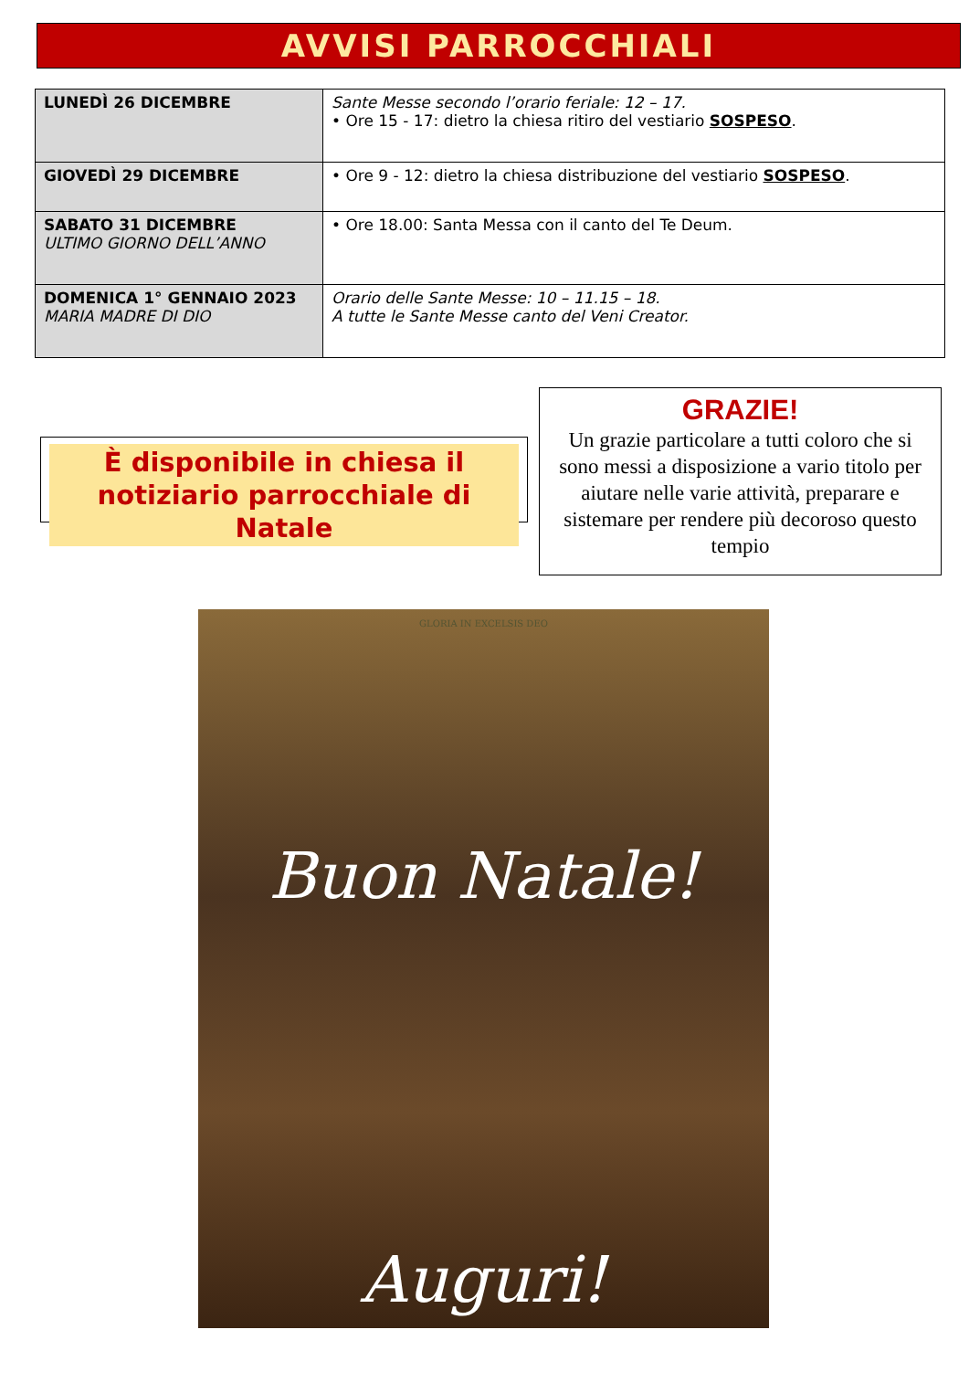AVVISI PARROCCHIALI
| LUNEDÌ 26 DICEMBRE | Sante Messe secondo l’orario feriale: 12 – 17. • Ore 15 - 17: dietro la chiesa ritiro del vestiario SOSPESO . |
| GIOVEDÌ 29 DICEMBRE | • Ore 9 - 12: dietro la chiesa distribuzione del vestiario SOSPESO . |
| SABATO 31 DICEMBRE ULTIMO GIORNO DELL’ANNO | • Ore 18.00: Santa Messa con il canto del Te Deum. |
| DOMENICA 1° GENNAIO 2023 MARIA MADRE DI DIO | Orario delle Sante Messe: 10 – 11.15 – 18. A tutte le Sante Messe canto del Veni Creator. |
È disponibile in chiesa il notiziario parrocchiale di Natale
GRAZIE!
Un grazie particolare a tutti coloro che si sono messi a disposizione a vario titolo per aiutare nelle varie attività, preparare e sistemare per rendere più decoroso questo tempio
GLORIA IN EXCELSIS DEO
Buon Natale!
Auguri!